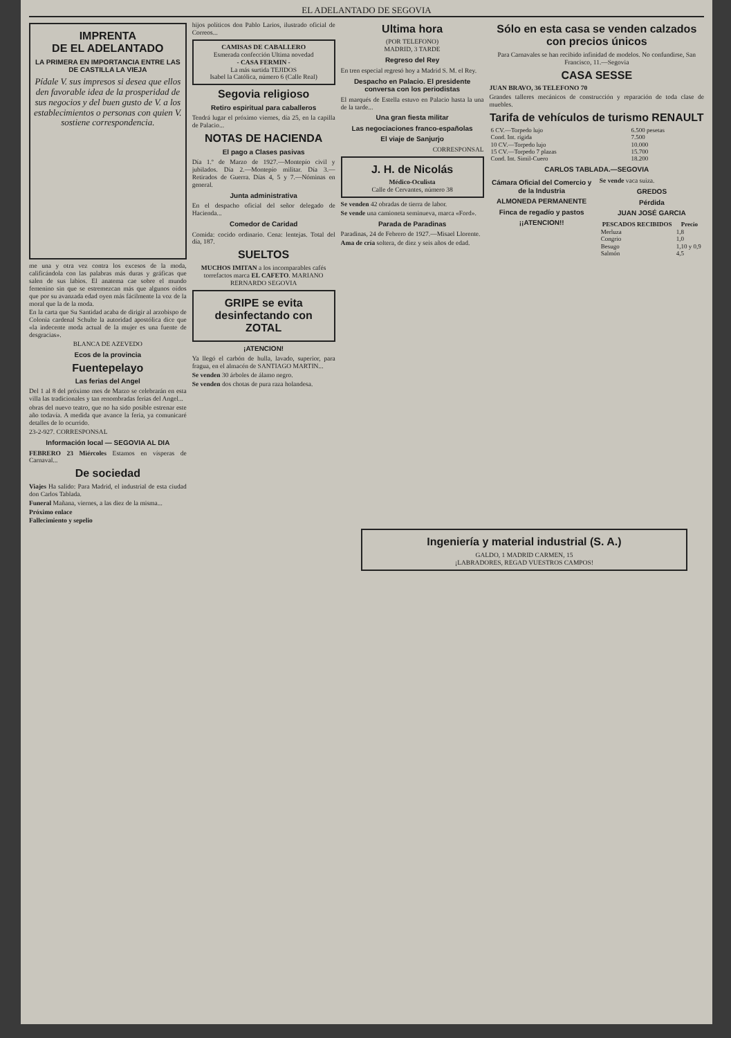EL ADELANTADO DE SEGOVIA
IMPRENTA
DE EL ADELANTADO
LA PRIMERA EN IMPORTANCIA ENTRE LAS DE CASTILLA LA VIEJA
Pídale V. sus impresos si desea que ellos den favorable idea de la prosperidad de sus negocios y del buen gusto de V. a los establecimientos o personas con quien V. sostiene correspondencia.
me una y otra vez contra los excesos de la moda, calificándola con las palabras más duras y gráficas que salen de sus labios. El anatema cae sobre el mundo femenino sin que se estremezcan más que algunos oídos que por su avanzada edad oyen más fácilmente la voz de la moral que la de la moda.
En la carta que Su Santidad acaba de dirigir al arzobispo de Colonia cardenal Schulte la autoridad apostólica dice que «la indecente moda actual de la mujer es una fuente de desgracias».
BLANCA DE AZEVEDO
Ecos de la provincia
Fuentepelayo
Las ferias del Angel
Del 1 al 8 del próximo mes de Marzo se celebrarán en esta villa las tradicionales y tan renombradas ferias del Angel...
obras del nuevo teatro, que no ha sido posible estrenar este año todavía. A medida que avance la feria, ya comunicaré detalles de lo ocurrido.
23-2-927. CORRESPONSAL
Información local — SEGOVIA AL DIA
FEBRERO 23 Miércoles Estamos en vísperas de Carnaval...
De sociedad
Viajes Ha salido: Para Madrid, el industrial de esta ciudad don Carlos Tablada.
Funeral Mañana, viernes, a las diez de la misma...
Próximo enlace
Fallecimiento y sepelio
hijos políticos don Pablo Larios, ilustrado oficial de Correos...
CAMISAS DE CABALLERO
Esmerada confección Ultima novedad
- CASA FERMIN -
La más surtida TEJIDOS
Isabel la Católica, número 6 (Calle Real)
Segovia religioso
Retiro espiritual para caballeros
Tendrá lugar el próximo viernes, día 25, en la capilla de Palacio...
NOTAS DE HACIENDA
El pago a Clases pasivas
Día 1.º de Marzo de 1927.—Montepío civil y jubilados. Día 2.—Montepío militar. Día 3.—Retirados de Guerra. Días 4, 5 y 7.—Nóminas en general.
Junta administrativa
En el despacho oficial del señor delegado de Hacienda...
Comedor de Caridad
Comida: cocido ordinario. Cena: lentejas. Total del día, 187.
SUELTOS
MUCHOS IMITAN a los incomparables cafés torrefactos marca EL CAFETO. MARIANO RERNARDO SEGOVIA
GRIPE se evita desinfectando con ZOTAL
¡ATENCION!
Ya llegó el carbón de hulla, lavado, superior, para fragua, en el almacén de SANTIAGO MARTIN...
Se venden 30 árboles de álamo negro.
Se venden dos chotas de pura raza holandesa.
Ultima hora
(POR TELEFONO)
MADRID, 3 TARDE
Regreso del Rey
En tren especial regresó hoy a Madrid S. M. el Rey.
Despacho en Palacio. El presidente conversa con los periodistas
El marqués de Estella estuvo en Palacio hasta la una de la tarde...
Una gran fiesta militar
Las negociaciones franco-españolas
El viaje de Sanjurjo
CORRESPONSAL
J. H. de Nicolás
Médico-Oculista
Calle de Cervantes, número 38
Se venden 42 obradas de tierra de labor.
Se vende una camioneta seminueva, marca «Ford».
Parada de Paradinas
Paradinas, 24 de Febrero de 1927.—Misael Llorente.
Ama de cría soltera, de diez y seis años de edad.
Sólo en esta casa se venden calzados con precios únicos
Para Carnavales se han recibido infinidad de modelos. No confundirse, San Francisco, 11.—Segovia
CASA SESSE
JUAN BRAVO, 36 TELEFONO 70
Grandes talleres mecánicos de construcción y reparación de toda clase de muebles.
Tarifa de vehículos de turismo RENAULT
| 6 CV.—Torpedo lujo | 6.500 pesetas |
| Cond. Int. rígida | 7.500 |
| 10 CV.—Torpedo lujo | 10.000 |
| 15 CV.—Torpedo 7 plazas | 15.700 |
| Cond. Int. Simil-Cuero | 18.200 |
CARLOS TABLADA.—SEGOVIA
Cámara Oficial del Comercio y de la Industria
ALMONEDA PERMANENTE
Finca de regadío y pastos
¡¡ATENCION!!
Se vende vaca suiza.
GREDOS
Pérdida
JUAN JOSÉ GARCIA
| PESCADOS RECIBIDOS | Precio |
| --- | --- |
| Merluza | 1,8 |
| Congrio | 1,0 |
| Besugo | 1,10 y 0,9 |
| Salmón | 4,5 |
Ingeniería y material industrial (S. A.)
GALDO, 1 MADRID CARMEN, 15
¡LABRADORES, REGAD VUESTROS CAMPOS!